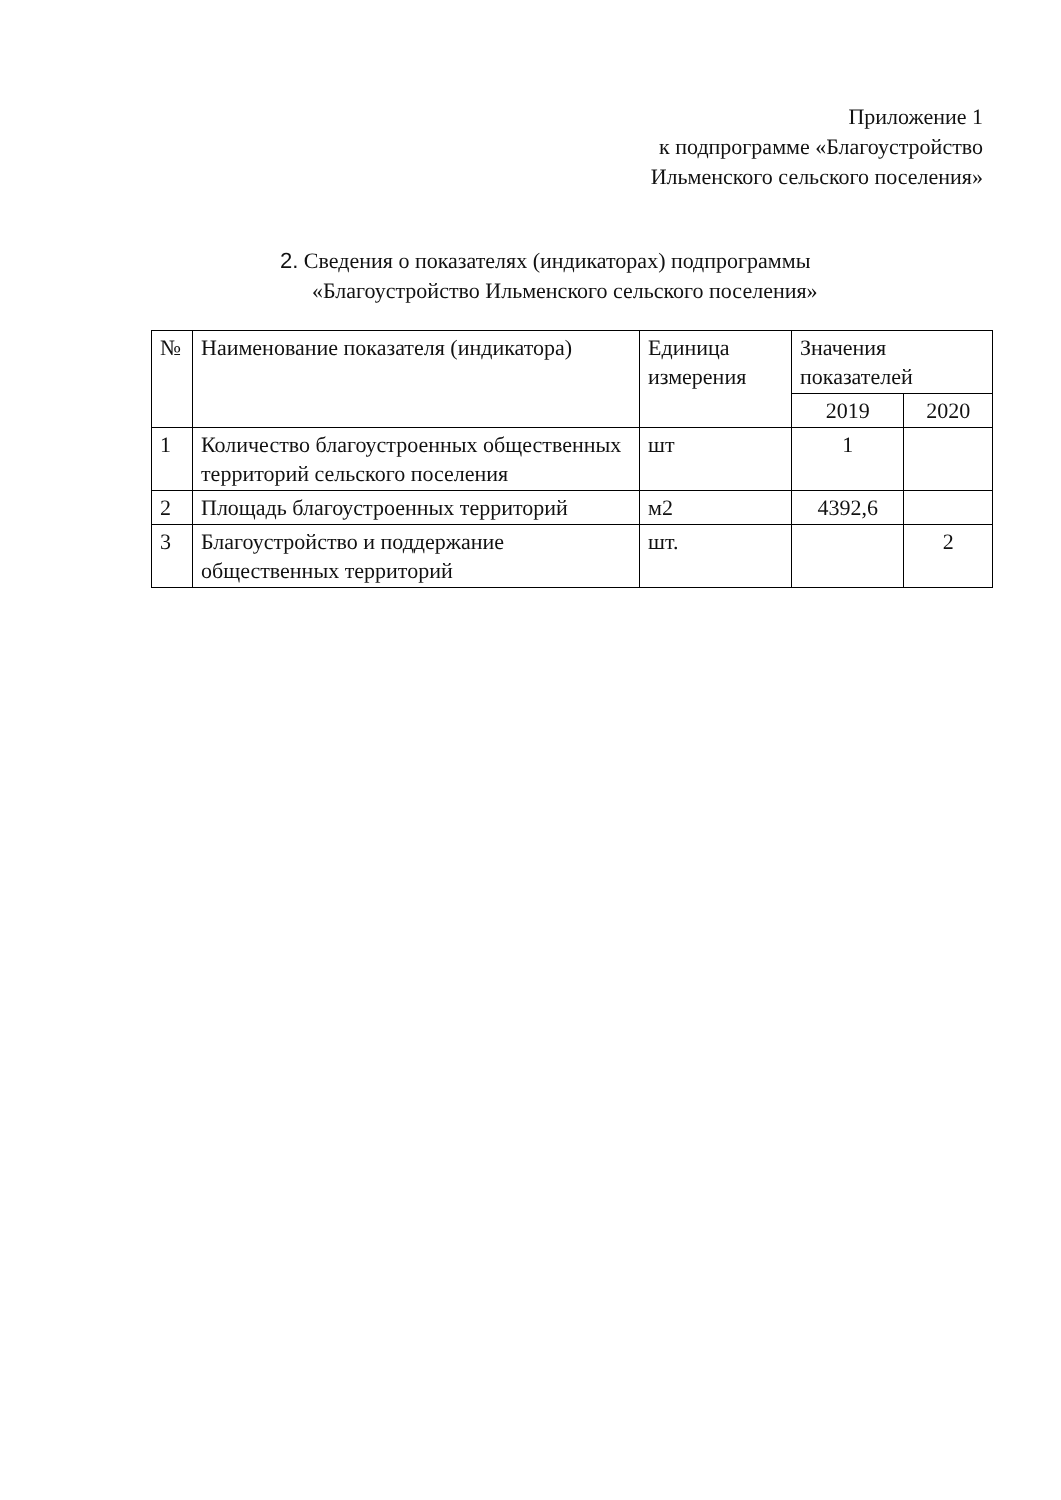Приложение 1
к подпрограмме «Благоустройство
Ильменского сельского поселения»
2. Сведения о показателях (индикаторах) подпрограммы
«Благоустройство Ильменского сельского поселения»
| № | Наименование показателя (индикатора) | Единица измерения | Значения показателей | |
| --- | --- | --- | --- | --- |
| | | | 2019 | 2020 |
| 1 | Количество благоустроенных общественных территорий сельского поселения | шт | 1 | |
| 2 | Площадь благоустроенных территорий | м2 | 4392,6 | |
| 3 | Благоустройство и поддержание общественных территорий | шт. | | 2 |